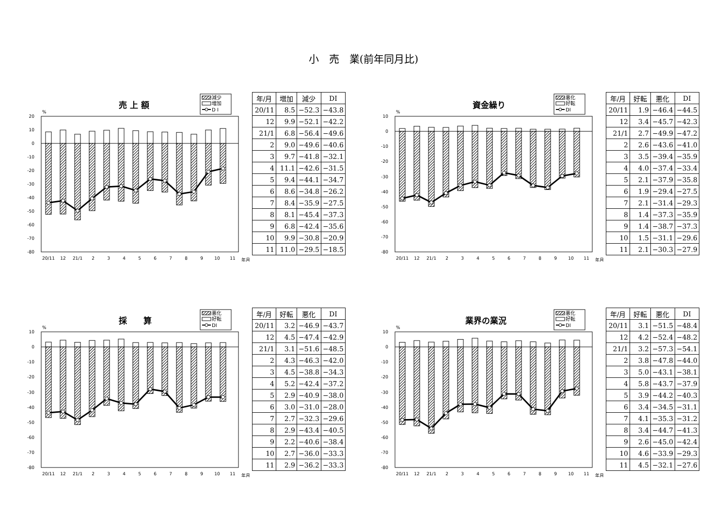小　売　業(前年同月比)
売 上 額
減少
増加
D I
%
20
10
0
-10
-20
-30
-40
-50
-60
-70
-80
20/11
12
21/1
2
3
4
5
6
7
8
9
10
11
年月
| 年/月 | 増加 | 減少 | DI |
| --- | --- | --- | --- |
| 20/11 | 8.5 | −52.3 | −43.8 |
| 12 | 9.9 | −52.1 | −42.2 |
| 21/1 | 6.8 | −56.4 | −49.6 |
| 2 | 9.0 | −49.6 | −40.6 |
| 3 | 9.7 | −41.8 | −32.1 |
| 4 | 11.1 | −42.6 | −31.5 |
| 5 | 9.4 | −44.1 | −34.7 |
| 6 | 8.6 | −34.8 | −26.2 |
| 7 | 8.4 | −35.9 | −27.5 |
| 8 | 8.1 | −45.4 | −37.3 |
| 9 | 6.8 | −42.4 | −35.6 |
| 10 | 9.9 | −30.8 | −20.9 |
| 11 | 11.0 | −29.5 | −18.5 |
資金繰り
悪化
好転
DI
%
10
0
-10
-20
-30
-40
-50
-60
-70
-80
20/11
12
21/1
2
3
4
5
6
7
8
9
10
11
年月
| 年/月 | 好転 | 悪化 | DI |
| --- | --- | --- | --- |
| 20/11 | 1.9 | −46.4 | −44.5 |
| 12 | 3.4 | −45.7 | −42.3 |
| 21/1 | 2.7 | −49.9 | −47.2 |
| 2 | 2.6 | −43.6 | −41.0 |
| 3 | 3.5 | −39.4 | −35.9 |
| 4 | 4.0 | −37.4 | −33.4 |
| 5 | 2.1 | −37.9 | −35.8 |
| 6 | 1.9 | −29.4 | −27.5 |
| 7 | 2.1 | −31.4 | −29.3 |
| 8 | 1.4 | −37.3 | −35.9 |
| 9 | 1.4 | −38.7 | −37.3 |
| 10 | 1.5 | −31.1 | −29.6 |
| 11 | 2.1 | −30.3 | −27.9 |
採　　算
悪化
好転
DI
%
10
0
-10
-20
-30
-40
-50
-60
-70
-80
20/11
12
21/1
2
3
4
5
6
7
8
9
10
11
年月
| 年/月 | 好転 | 悪化 | DI |
| --- | --- | --- | --- |
| 20/11 | 3.2 | −46.9 | −43.7 |
| 12 | 4.5 | −47.4 | −42.9 |
| 21/1 | 3.1 | −51.6 | −48.5 |
| 2 | 4.3 | −46.3 | −42.0 |
| 3 | 4.5 | −38.8 | −34.3 |
| 4 | 5.2 | −42.4 | −37.2 |
| 5 | 2.9 | −40.9 | −38.0 |
| 6 | 3.0 | −31.0 | −28.0 |
| 7 | 2.7 | −32.3 | −29.6 |
| 8 | 2.9 | −43.4 | −40.5 |
| 9 | 2.2 | −40.6 | −38.4 |
| 10 | 2.7 | −36.0 | −33.3 |
| 11 | 2.9 | −36.2 | −33.3 |
業界の業況
悪化
好転
DI
%
10
0
-10
-20
-30
-40
-50
-60
-70
-80
20/11
12
21/1
2
3
4
5
6
7
8
9
10
11
年月
| 年/月 | 好転 | 悪化 | DI |
| --- | --- | --- | --- |
| 20/11 | 3.1 | −51.5 | −48.4 |
| 12 | 4.2 | −52.4 | −48.2 |
| 21/1 | 3.2 | −57.3 | −54.1 |
| 2 | 3.8 | −47.8 | −44.0 |
| 3 | 5.0 | −43.1 | −38.1 |
| 4 | 5.8 | −43.7 | −37.9 |
| 5 | 3.9 | −44.2 | −40.3 |
| 6 | 3.4 | −34.5 | −31.1 |
| 7 | 4.1 | −35.3 | −31.2 |
| 8 | 3.4 | −44.7 | −41.3 |
| 9 | 2.6 | −45.0 | −42.4 |
| 10 | 4.6 | −33.9 | −29.3 |
| 11 | 4.5 | −32.1 | −27.6 |